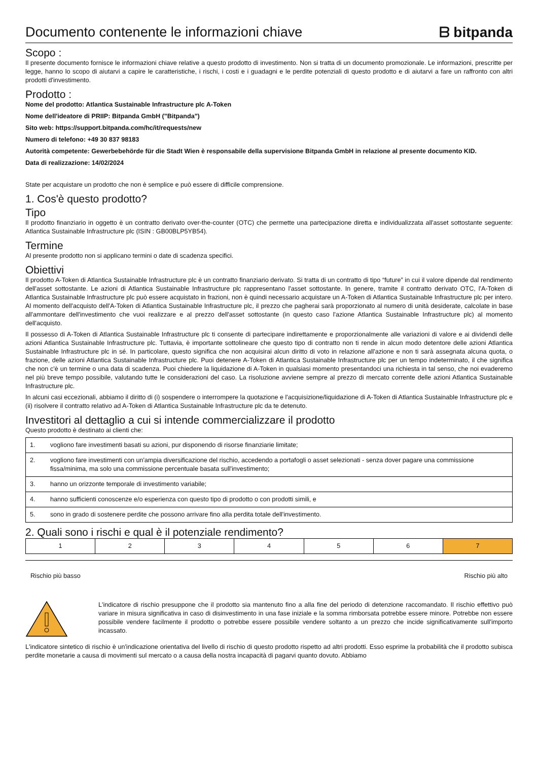Documento contenente le informazioni chiave
ᗷ bitpanda
Scopo :
Il presente documento fornisce le informazioni chiave relative a questo prodotto di investimento. Non si tratta di un documento promozionale. Le informazioni, prescritte per legge, hanno lo scopo di aiutarvi a capire le caratteristiche, i rischi, i costi e i guadagni e le perdite potenziali di questo prodotto e di aiutarvi a fare un raffronto con altri prodotti d'investimento.
Prodotto :
Nome del prodotto: Atlantica Sustainable Infrastructure plc A-Token
Nome dell'ideatore di PRIIP: Bitpanda GmbH ("Bitpanda")
Sito web: https://support.bitpanda.com/hc/it/requests/new
Numero di telefono: +49 30 837 98183
Autorità competente: Gewerbebehörde für die Stadt Wien è responsabile della supervisione Bitpanda GmbH in relazione al presente documento KID.
Data di realizzazione: 14/02/2024
State per acquistare un prodotto che non è semplice e può essere di difficile comprensione.
1. Cos'è questo prodotto?
Tipo
Il prodotto finanziario in oggetto è un contratto derivato over-the-counter (OTC) che permette una partecipazione diretta e individualizzata all'asset sottostante seguente: Atlantica Sustainable Infrastructure plc (ISIN : GB00BLP5YB54).
Termine
Al presente prodotto non si applicano termini o date di scadenza specifici.
Obiettivi
Il prodotto A-Token di Atlantica Sustainable Infrastructure plc è un contratto finanziario derivato. Si tratta di un contratto di tipo “future” in cui il valore dipende dal rendimento dell'asset sottostante. Le azioni di Atlantica Sustainable Infrastructure plc rappresentano l'asset sottostante. In genere, tramite il contratto derivato OTC, l'A-Token di Atlantica Sustainable Infrastructure plc può essere acquistato in frazioni, non è quindi necessario acquistare un A-Token di Atlantica Sustainable Infrastructure plc per intero. Al momento dell'acquisto dell'A-Token di Atlantica Sustainable Infrastructure plc, il prezzo che pagherai sarà proporzionato al numero di unità desiderate, calcolate in base all'ammontare dell'investimento che vuoi realizzare e al prezzo dell'asset sottostante (in questo caso l'azione Atlantica Sustainable Infrastructure plc) al momento dell'acquisto.
Il possesso di A-Token di Atlantica Sustainable Infrastructure plc ti consente di partecipare indirettamente e proporzionalmente alle variazioni di valore e ai dividendi delle azioni Atlantica Sustainable Infrastructure plc. Tuttavia, è importante sottolineare che questo tipo di contratto non ti rende in alcun modo detentore delle azioni Atlantica Sustainable Infrastructure plc in sé. In particolare, questo significa che non acquisirai alcun diritto di voto in relazione all'azione e non ti sarà assegnata alcuna quota, o frazione, delle azioni Atlantica Sustainable Infrastructure plc. Puoi detenere A-Token di Atlantica Sustainable Infrastructure plc per un tempo indeterminato, il che significa che non c'è un termine o una data di scadenza. Puoi chiedere la liquidazione di A-Token in qualsiasi momento presentandoci una richiesta in tal senso, che noi evaderemo nel più breve tempo possibile, valutando tutte le considerazioni del caso. La risoluzione avviene sempre al prezzo di mercato corrente delle azioni Atlantica Sustainable Infrastructure plc.
In alcuni casi eccezionali, abbiamo il diritto di (i) sospendere o interrompere la quotazione e l'acquisizione/liquidazione di A-Token di Atlantica Sustainable Infrastructure plc e (ii) risolvere il contratto relativo ad A-Token di Atlantica Sustainable Infrastructure plc da te detenuto.
Investitori al dettaglio a cui si intende commercializzare il prodotto
Questo prodotto è destinato ai clienti che:
| 1. | vogliono fare investimenti basati su azioni, pur disponendo di risorse finanziarie limitate; |
| 2. | vogliono fare investimenti con un'ampia diversificazione del rischio, accedendo a portafogli o asset selezionati - senza dover pagare una commissione fissa/minima, ma solo una commissione percentuale basata sull'investimento; |
| 3. | hanno un orizzonte temporale di investimento variabile; |
| 4. | hanno sufficienti conoscenze e/o esperienza con questo tipo di prodotto o con prodotti simili, e |
| 5. | sono in grado di sostenere perdite che possono arrivare fino alla perdita totale dell'investimento. |
2. Quali sono i rischi e qual è il potenziale rendimento?
| 1 | 2 | 3 | 4 | 5 | 6 | 7 |
Rischio più basso Rischio più alto
L'indicatore di rischio presuppone che il prodotto sia mantenuto fino a alla fine del periodo di detenzione raccomandato. Il rischio effettivo può variare in misura significativa in caso di disinvestimento in una fase iniziale e la somma rimborsata potrebbe essere minore. Potrebbe non essere possibile vendere facilmente il prodotto o potrebbe essere possibile vendere soltanto a un prezzo che incide significativamente sull'importo incassato.
L'indicatore sintetico di rischio è un'indicazione orientativa del livello di rischio di questo prodotto rispetto ad altri prodotti. Esso esprime la probabilità che il prodotto subisca perdite monetarie a causa di movimenti sul mercato o a causa della nostra incapacità di pagarvi quanto dovuto. Abbiamo